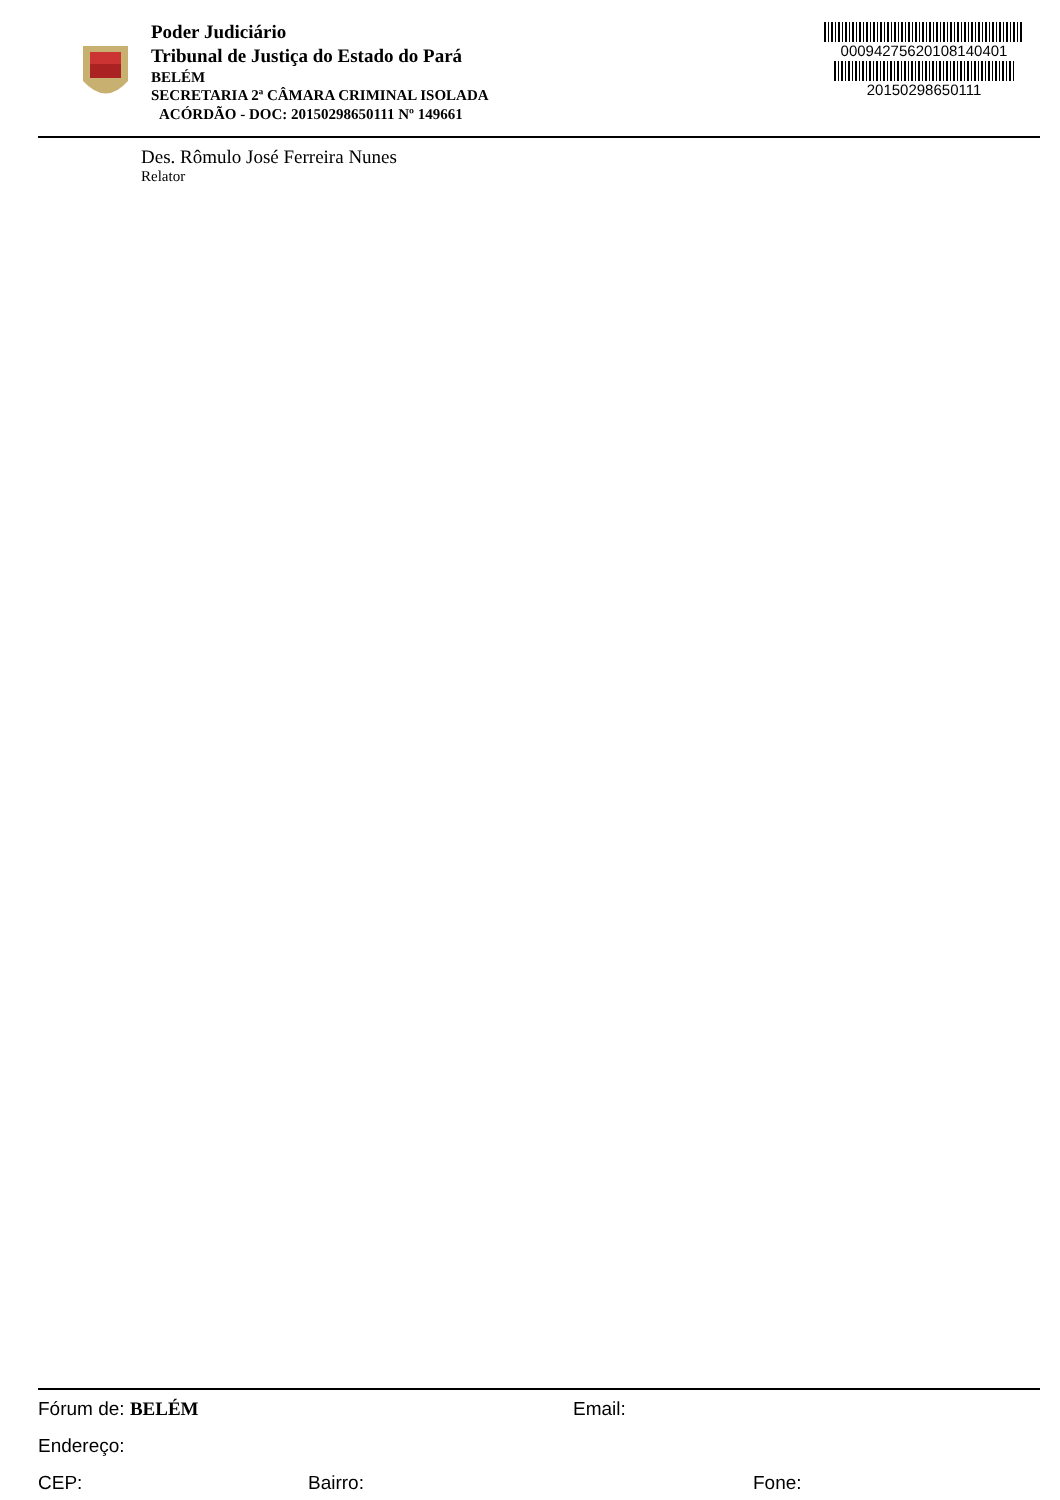Poder Judiciário
Tribunal de Justiça do Estado do Pará
BELÉM
SECRETARIA 2ª CÂMARA CRIMINAL ISOLADA
ACÓRDÃO - DOC: 20150298650111 Nº 149661
00094275620108140401
20150298650111
Des. Rômulo José Ferreira Nunes
Relator
Fórum de: BELÉM Email:
Endereço:
CEP: Bairro: Fone: